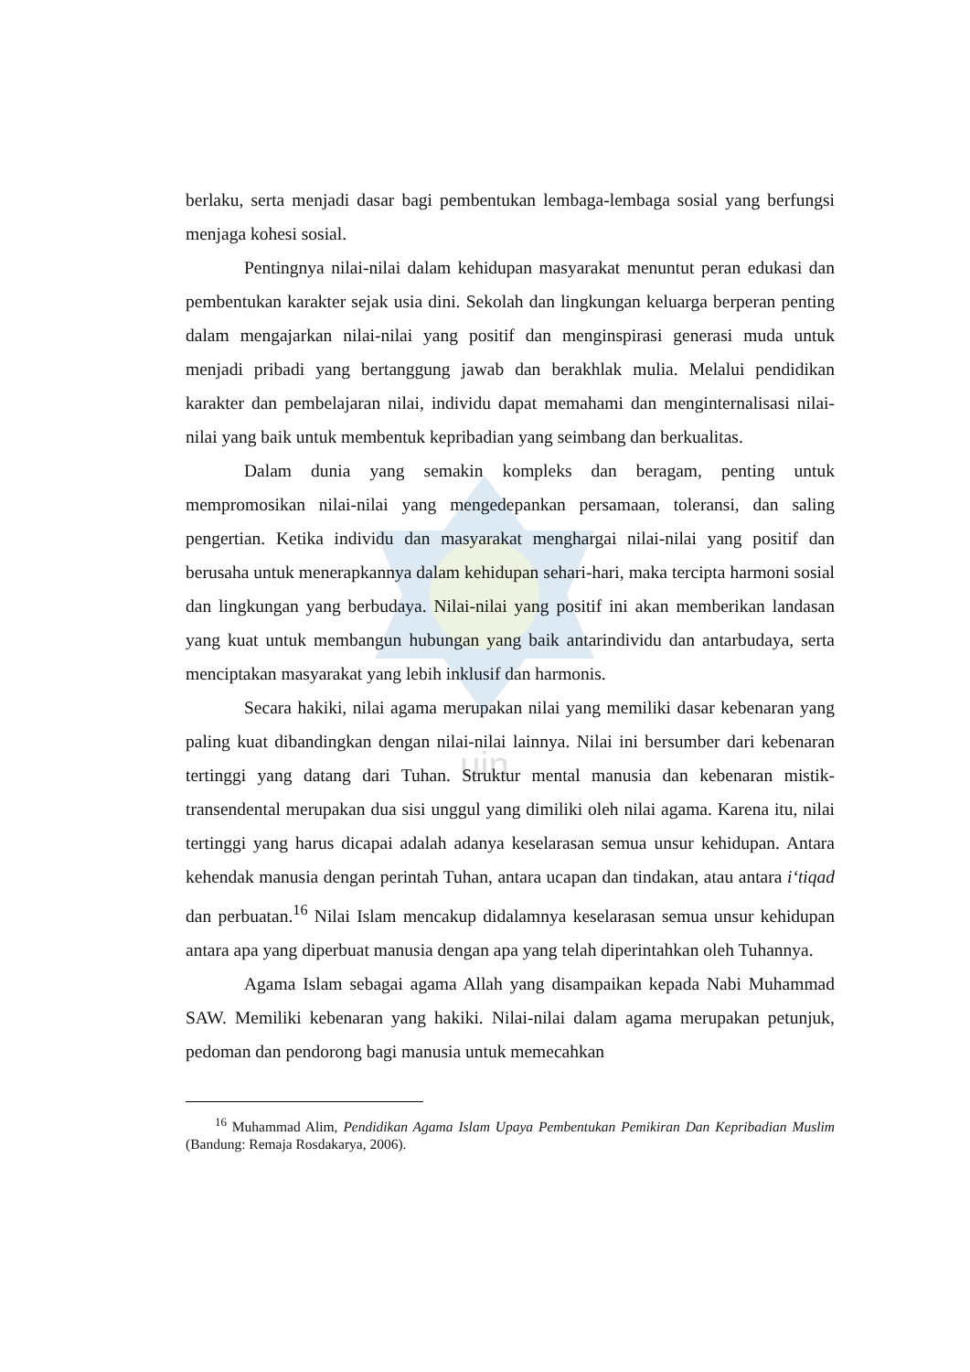uin
berlaku, serta menjadi dasar bagi pembentukan lembaga-lembaga sosial yang berfungsi menjaga kohesi sosial.
Pentingnya nilai-nilai dalam kehidupan masyarakat menuntut peran edukasi dan pembentukan karakter sejak usia dini. Sekolah dan lingkungan keluarga berperan penting dalam mengajarkan nilai-nilai yang positif dan menginspirasi generasi muda untuk menjadi pribadi yang bertanggung jawab dan berakhlak mulia. Melalui pendidikan karakter dan pembelajaran nilai, individu dapat memahami dan menginternalisasi nilai-nilai yang baik untuk membentuk kepribadian yang seimbang dan berkualitas.
Dalam dunia yang semakin kompleks dan beragam, penting untuk mempromosikan nilai-nilai yang mengedepankan persamaan, toleransi, dan saling pengertian. Ketika individu dan masyarakat menghargai nilai-nilai yang positif dan berusaha untuk menerapkannya dalam kehidupan sehari-hari, maka tercipta harmoni sosial dan lingkungan yang berbudaya. Nilai-nilai yang positif ini akan memberikan landasan yang kuat untuk membangun hubungan yang baik antarindividu dan antarbudaya, serta menciptakan masyarakat yang lebih inklusif dan harmonis.
Secara hakiki, nilai agama merupakan nilai yang memiliki dasar kebenaran yang paling kuat dibandingkan dengan nilai-nilai lainnya. Nilai ini bersumber dari kebenaran tertinggi yang datang dari Tuhan. Struktur mental manusia dan kebenaran mistik-transendental merupakan dua sisi unggul yang dimiliki oleh nilai agama. Karena itu, nilai tertinggi yang harus dicapai adalah adanya keselarasan semua unsur kehidupan. Antara kehendak manusia dengan perintah Tuhan, antara ucapan dan tindakan, atau antara i‘tiqad dan perbuatan.<sup>16</sup> Nilai Islam mencakup didalamnya keselarasan semua unsur kehidupan antara apa yang diperbuat manusia dengan apa yang telah diperintahkan oleh Tuhannya.
Agama Islam sebagai agama Allah yang disampaikan kepada Nabi Muhammad SAW. Memiliki kebenaran yang hakiki. Nilai-nilai dalam agama merupakan petunjuk, pedoman dan pendorong bagi manusia untuk memecahkan
<sup>16</sup> Muhammad Alim, Pendidikan Agama Islam Upaya Pembentukan Pemikiran Dan Kepribadian Muslim (Bandung: Remaja Rosdakarya, 2006).